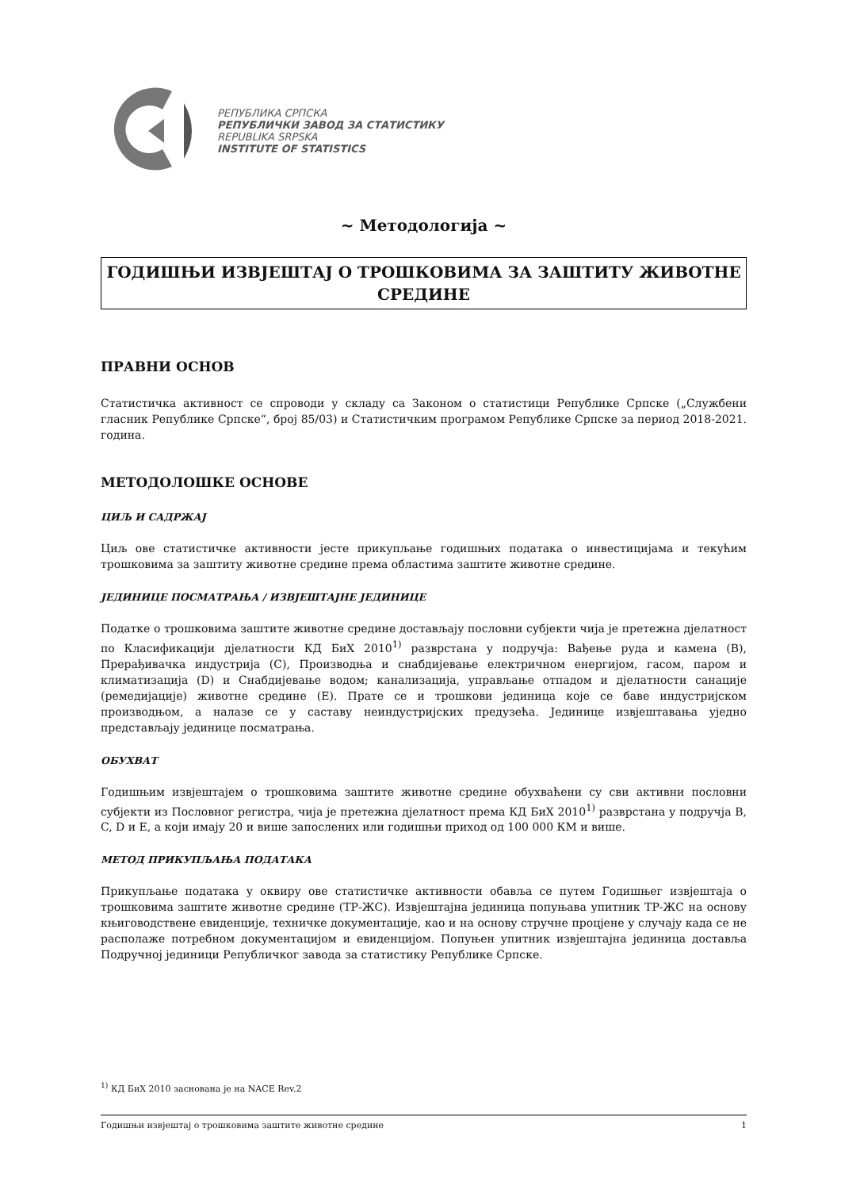РЕПУБЛИКА СРПСКА
РЕПУБЛИЧКИ ЗАВОД ЗА СТАТИСТИКУ
REPUBLIKA SRPSKA
INSTITUTE OF STATISTICS
~ Методологија ~
ГОДИШЊИ ИЗВЈЕШТАЈ О ТРОШКОВИМА ЗА ЗАШТИТУ ЖИВОТНЕ СРЕДИНЕ
ПРАВНИ ОСНОВ
Статистичка активност се спроводи у складу са Законом о статистици Републике Српске („Службени гласник Републике Српске“, број 85/03) и Статистичким програмом Републике Српске за период 2018-2021. година.
МЕТОДОЛОШКЕ ОСНОВЕ
ЦИЉ И САДРЖАЈ
Циљ ове статистичке активности јесте прикупљање годишњих података о инвестицијама и текућим трошковима за заштиту животне средине према областима заштите животне средине.
ЈЕДИНИЦЕ ПОСМАТРАЊА / ИЗВЈЕШТАЈНЕ ЈЕДИНИЦЕ
Податке о трошковима заштите животне средине достављају пословни субјекти чија је претежна дјелатност по Класификацији дјелатности КД БиХ 2010<sup>1)</sup> разврстана у подручја: Вађење руда и камена (B), Прерађивачка индустрија (C), Производња и снабдијевање електричном енергијом, гасом, паром и климатизација (D) и Снабдијевање водом; канализација, управљање отпадом и дјелатности санације (ремедијације) животне средине (E). Прате се и трошкови јединица које се баве индустријском производњом, а налазе се у саставу неиндустријских предузећа. Јединице извјештавања уједно представљају јединице посматрања.
ОБУХВАТ
Годишњим извјештајем о трошковима заштите животне средине обухваћени су сви активни пословни субјекти из Пословног регистра, чија је претежна дјелатност према КД БиХ 2010<sup>1)</sup> разврстана у подручја B, C, D и E, а који имају 20 и више запослених или годишњи приход од 100 000 КМ и више.
МЕТОД ПРИКУПЉАЊА ПОДАТАКА
Прикупљање података у оквиру ове статистичке активности обавља се путем Годишњег извјештаја о трошковима заштите животне средине (ТР-ЖС). Извјештајна јединица попуњава упитник ТР-ЖС на основу књиговодствене евиденције, техничке документације, као и на основу стручне процјене у случају када се не располаже потребном документацијом и евиденцијом. Попуњен упитник извјештајна јединица доставља Подручној јединици Републичког завода за статистику Републике Српске.
<sup>1)</sup> КД БиХ 2010 заснована је на NACE Rev.2
Годишњи извјештај о трошковима заштите животне средине 1